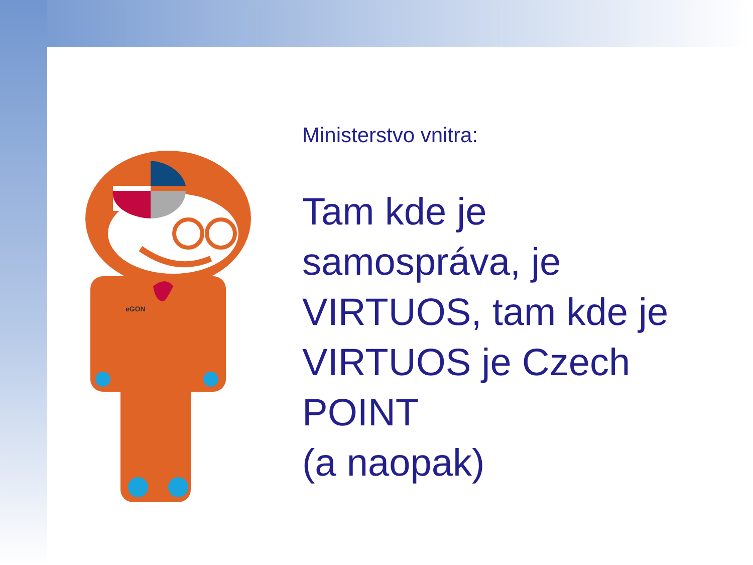eGON
Ministerstvo vnitra:
Tam kde je samospráva, je VIRTUOS, tam kde je VIRTUOS je Czech POINT
(a naopak)